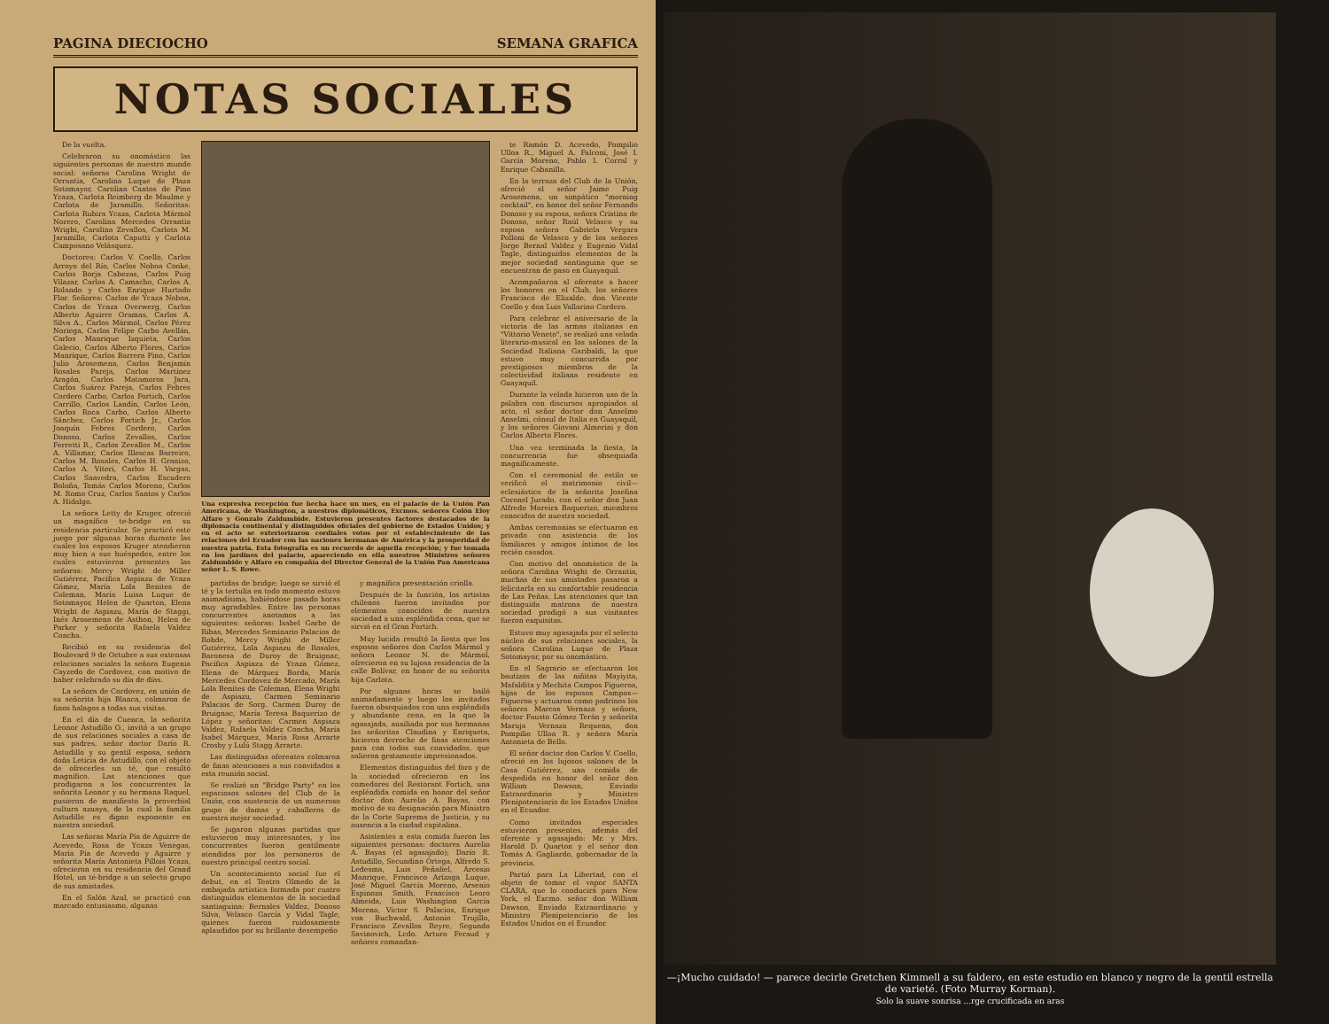PAGINA DIECIOCHO SEMANA GRAFICA
NOTAS SOCIALES
De la vuelta.
Celebraron su onomástico las siguientes personas de nuestro mundo social: señoras Carolina Wright de Orrantia, Carolina Luque de Plaza Sotomayor, Carolina Cantos de Pino Ycaza, Carlota Reimberg de Maulme y Carlota de Jaramillo. Señoritas: Carlota Rubira Ycaza, Carlota Mármol Norero, Carolina Mercedes Orrantia Wright, Carolina Zevallos, Carlota M. Jaramillo, Carlota Caputti y Carlota Camposano Velásquez.
Doctores: Carlos V. Coello, Carlos Arroyo del Río, Carlos Noboa Cooke, Carlos Borja Cabezas, Carlos Puig Vilazar, Carlos A. Camacho, Carlos A. Rolando y Carlos Enrique Hurtado Flor. Señores: Carlos de Ycaza Noboa, Carlos de Ycaza Overwerg, Carlos Alberto Aguirre Oramas, Carlos A. Silva A., Carlos Mármol, Carlos Pérez Noriega, Carlos Felipe Carbo Avellán, Carlos Manrique Izquieta, Carlos Galecio, Carlos Alberto Flores, Carlos Manrique, Carlos Barrera Pino, Carlos Julio Arosemena, Carlos Benjamín Rosales Pareja, Carlos Martínez Aragón, Carlos Matamoros Jara, Carlos Suárez Pareja, Carlos Febres Cordero Carbo, Carlos Fortich, Carlos Carrillo, Carlos Landín, Carlos León, Carlos Roca Carbo, Carlos Alberto Sánchez, Carlos Fortich Jr., Carlos Joaquín Febres Cordero, Carlos Donoso, Carlos Zevallos, Carlos Ferretti R., Carlos Zevallos M., Carlos A. Villamar, Carlos Illescas Barreiro, Carlos M. Rosales, Carlos H. Granizo, Carlos A. Viteri, Carlos H. Vargas, Carlos Saavedra, Carlos Escudero Boloña, Tomás Carlos Moreno, Carlos M. Romo Cruz, Carlos Santos y Carlos A. Hidalgo.
La señora Letty de Kruger, ofreció un magnífico te-bridge en su residencia particular. Se practicó este juego por algunas horas durante las cuales los esposos Kruger atendieron muy bien a sus huéspedes, entre los cuales estuvieron presentes las señoras: Mercy Wright de Miller Gutiérrez, Pacífica Aspiazu de Ycaza Gómez, María Lola Benites de Coleman, María Luisa Luque de Sotomayor, Helen de Quarton, Elena Wright de Aspiazu, María de Staggi, Inés Arosemena de Asthon, Helen de Parker y señorita Rafaela Valdez Concha.
Recibió en su residencia del Boulevard 9 de Octubre a sus extensas relaciones sociales la señora Eugenia Cayzedo de Cordovez, con motivo de haber celebrado su día de días.
La señora de Cordovez, en unión de su señorita hija Blanca, colmaron de finos halagos a todas sus visitas.
En el día de Cuenca, la señorita Leonor Astudillo O., invitó a un grupo de sus relaciones sociales a casa de sus padres, señor doctor Darío R. Astudillo y su gentil esposa, señora doña Leticia de Astudillo, con el objeto de ofrecerles un té, que resultó magnífico. Las atenciones que prodigaron a los concurrentes la señorita Leonor y su hermana Raquel, pusieron de manifiesto la proverbial cultura azuaya, de la cual la familia Astudillo es digno exponente en nuestra sociedad.
Las señoras María Pía de Aguirre de Acevedo, Rosa de Ycaza Venegas, María Pía de Acevedo y Aguirre y señorita María Antonieta Pillois Ycaza, ofrecieron en su residencia del Grand Hotel, un té-bridge a un selecto grupo de sus amistades.
En el Salón Azul, se practicó con marcado entusiasmo, algunas
Una expresiva recepción fue hecha hace un mes, en el palacio de la Unión Pan Americana, de Washington, a nuestros diplomáticos, Excmos. señores Colón Eloy Alfaro y Gonzalo Zaldumbide. Estuvieron presentes factores destacados de la diplomacia continental y distinguidos oficiales del gobierno de Estados Unidos; y en el acto se exteriorizaron cordiales votos por el establecimiento de las relaciones del Ecuador con las naciones hermanas de América y la prosperidad de nuestra patria. Esta fotografía es un recuerdo de aquella recepción; y fue tomada en los jardines del palacio, apareciendo en ella nuestros Ministros señores Zaldumbide y Alfaro en compañía del Director General de la Unión Pan Americana señor L. S. Rowe.
partidas de bridge; luego se sirvió el té y la tertulia en todo momento estuvo animadísima, habiéndose pasado horas muy agradables. Entre las personas concurrentes anotamos a las siguientes: señoras: Isabel Garbe de Ribas, Mercedes Seminario Palacios de Rohde, Mercy Wright de Miller Gutiérrez, Lola Aspiazu de Rosales, Baronesa de Duroy de Bruignac, Pacífica Aspiazu de Ycaza Gómez, Elena de Márquez Borda, María Mercedes Cordovez de Mercado, María Lola Benites de Coleman, Elena Wright de Aspiazu, Carmen Seminario Palacios de Sorg. Carmen Duroy de Bruignac, María Teresa Baquerizo de López y señoritas: Carmen Aspiazu Valdez, Rafaela Valdez Concha, María Isabel Márquez, María Rosa Arrarte Crosby y Lulú Stagg Arrarte.
Las distinguidas oferentes colmaron de finas atenciones a sus convidados a esta reunión social.
Se realizó un "Bridge Party" en los espaciosos salones del Club de la Unión, con asistencia de un numeroso grupo de damas y caballeros de nuestra mejor sociedad.
Se jugaron algunas partidas que estuvieron muy interesantes, y los concurrentes fueron gentilmente atendidos por los personeros de nuestro principal centro social.
Un acontecimiento social fue el debut, en el Teatro Olmedo de la embajada artística formada por cuatro distinguidos elementos de la sociedad santiaguina: Bernales Valdez, Donoso Silva, Velasco García y Vidal Tagle, quienes fueron ruidosamente aplaudidos por su brillante desempeño
y magnífica presentación criolla.
Después de la función, los artistas chilenos fueron invitados por elementos conocidos de nuestra sociedad a una espléndida cena, que se sirvió en el Gran Fortich.
Muy lucida resultó la fiesta que los esposos señores don Carlos Mármol y señora Leonor N. de Mármol, ofrecieron en su lujosa residencia de la calle Bolívar, en honor de su señorita hija Carlota.
Por algunas horas se bailó animadamente y luego los invitados fueron obsequiados con una espléndida y abundante cena, en la que la agasajada, auxiliada por sus hermanas las señoritas Claudina y Enriqueta, hicieron derroche de finas atenciones para con todos sus convidados, que salieron gratamente impresionados.
Elementos distinguidos del foro y de la sociedad ofrecieron en los comedores del Restorant Fortich, una espléndida comida en honor del señor doctor don Aurelio A. Bayas, con motivo de su designación para Ministro de la Corte Suprema de Justicia, y su ausencia a la ciudad capitalina.
Asistentes a esta comida fueron las siguientes personas: doctores Aurelio A. Bayas (el agasajado); Darío R. Astudillo, Secundino Ortega, Alfredo S. Ledesma, Luis Peñafiel, Arcesio Manrique, Francisco Arízaga Luque, José Miguel García Moreno, Arsenio Espinoza Smith, Francisco Leoro Almeida, Luis Washington García Moreno, Víctor S. Palacios, Enrique von Buchwald, Antonio Trujillo, Francisco Zevallos Reyre, Segundo Savinovich, Lcdo. Arturo Feraud y señores comandan-
te Ramón D. Acevedo, Pompilio Ulloa R., Miguel A. Falconí, José I. García Moreno, Pablo I. Corral y Enrique Cabanilla.
En la terraza del Club de la Unión, ofreció el señor Jaime Puig Arosemena, un simpático "morning cocktail", en honor del señor Fernando Donoso y su esposa, señora Cristina de Donoso, señor Raúl Velasco y su esposa señora Gabriela Vergara Polloni de Velasco y de los señores Jorge Bernal Valdez y Eugenio Vidal Tagle, distinguidos elementos de la mejor sociedad santiaguina que se encuentran de paso en Guayaquil.
Acompañaron al oferente a hacer los honores en el Club, los señores Francisco de Elizalde, don Vicente Coello y don Luis Vallarino Cordero.
Para celebrar el aniversario de la victoria de las armas italianas en "Vittorio Veneto", se realizó una velada literario-musical en los salones de la Sociedad Italiana Garibaldi, la que estuvo muy concurrida por prestigiosos miembros de la colectividad italiana residente en Guayaquil.
Durante la velada hicieron uso de la palabra con discursos apropiados al acto, el señor doctor don Anselmo Anselmi, cónsul de Italia en Guayaquil, y los señores Giovani Almerini y don Carlos Alberto Flores.
Una vez terminada la fiesta, la concurrencia fue obsequiada magníficamente.
Con el ceremonial de estilo se verificó el matrimonio civil—eclesiástico de la señorita Josefina Coronel Jurado, con el señor don Juan Alfredo Moreira Baquerizo, miembros conocidos de nuestra sociedad.
Ambas ceremonias se efectuaron en privado con asistencia de los familiares y amigos íntimos de los recién casados.
Con motivo del onomástico de la señora Carolina Wright de Orrantia, muchas de sus amistades pasaron a felicitarla en su confortable residencia de Las Peñas. Las atenciones que tan distinguida matrona de nuestra sociedad prodigó a sus visitantes fueron exquisitas.
Estuvo muy agasajada por el selecto núcleo de sus relaciones sociales, la señora Carolina Luque de Plaza Sotomayor, por su onomástico.
En el Sagrario se efectuaron los bautizos de las niñitas Mayiyita, Mafaldita y Mechita Campos Figueroa, hijas de los esposos Campos—Figueroa y actuaron como padrinos los señores Marcos Vernaza y señora, doctor Fausto Gómez Terán y señorita Maruja Vernaza Requena, don Pompilio Ulloa R. y señora María Antonieta de Bello.
El señor doctor don Carlos V. Coello, ofreció en los lujosos salones de la Casa Gutiérrez, una comida de despedida en honor del señor don William Dawson, Enviado Extraordinario y Ministro Plenipotenciario de los Estados Unidos en el Ecuador.
Como invitados especiales estuvieron presentes, además del oferente y agasajado: Mr. y Mrs. Harold D. Quarton y el señor don Tomás A. Gagliardo, gobernador de la provincia.
Partió para La Libertad, con el objeto de tomar el vapor SANTA CLARA, que lo conducirá para New York, el Excmo. señor don William Dawson, Enviado Extraordinario y Ministro Plenipotenciario de los Estados Unidos en el Ecuador.
—¡Mucho cuidado! — parece decirle Gretchen Kimmell a su faldero, en este estudio en blanco y negro de la gentil estrella de varieté. (Foto Murray Korman).
Solo la suave sonrisa ...rge crucificada en aras